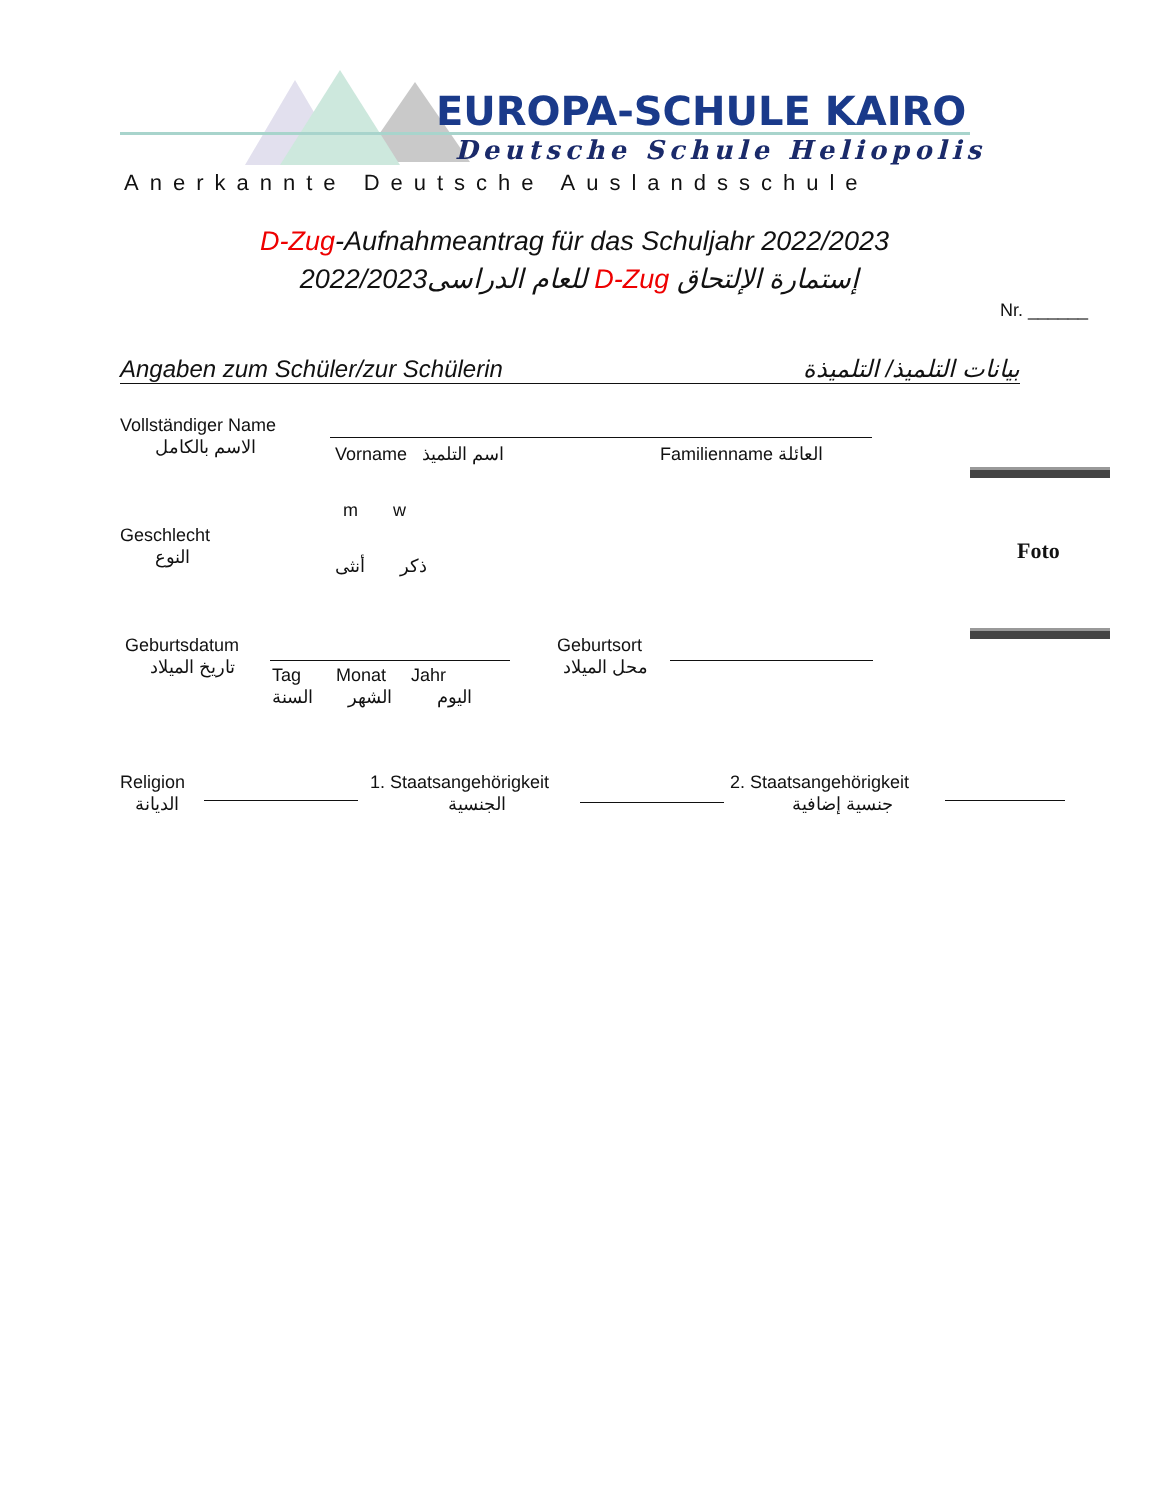EUROPA-SCHULE KAIRO
Deutsche Schule Heliopolis
Anerkannte Deutsche Auslandsschule
D-Zug-Aufnahmeantrag für das Schuljahr 2022/2023
إستمارة الإلتحاق D-Zug للعام الدراسى2022/2023
Nr. ______
Angaben zum Schüler/zur Schülerin بيانات التلميذ/ التلميذة
Vollständiger Name
الاسم بالكامل
Vorname اسم التلميذ Familienname العائلة
Foto
m w
Geschlecht
النوع
ذكر أنثى
Geburtsdatum
تاريخ الميلاد
Tag Monat Jahr
اليوم الشهر السنة
Geburtsort
محل الميلاد
Religion
الديانة
1. Staatsangehörigkeit
الجنسية
2. Staatsangehörigkeit
جنسية إضافية